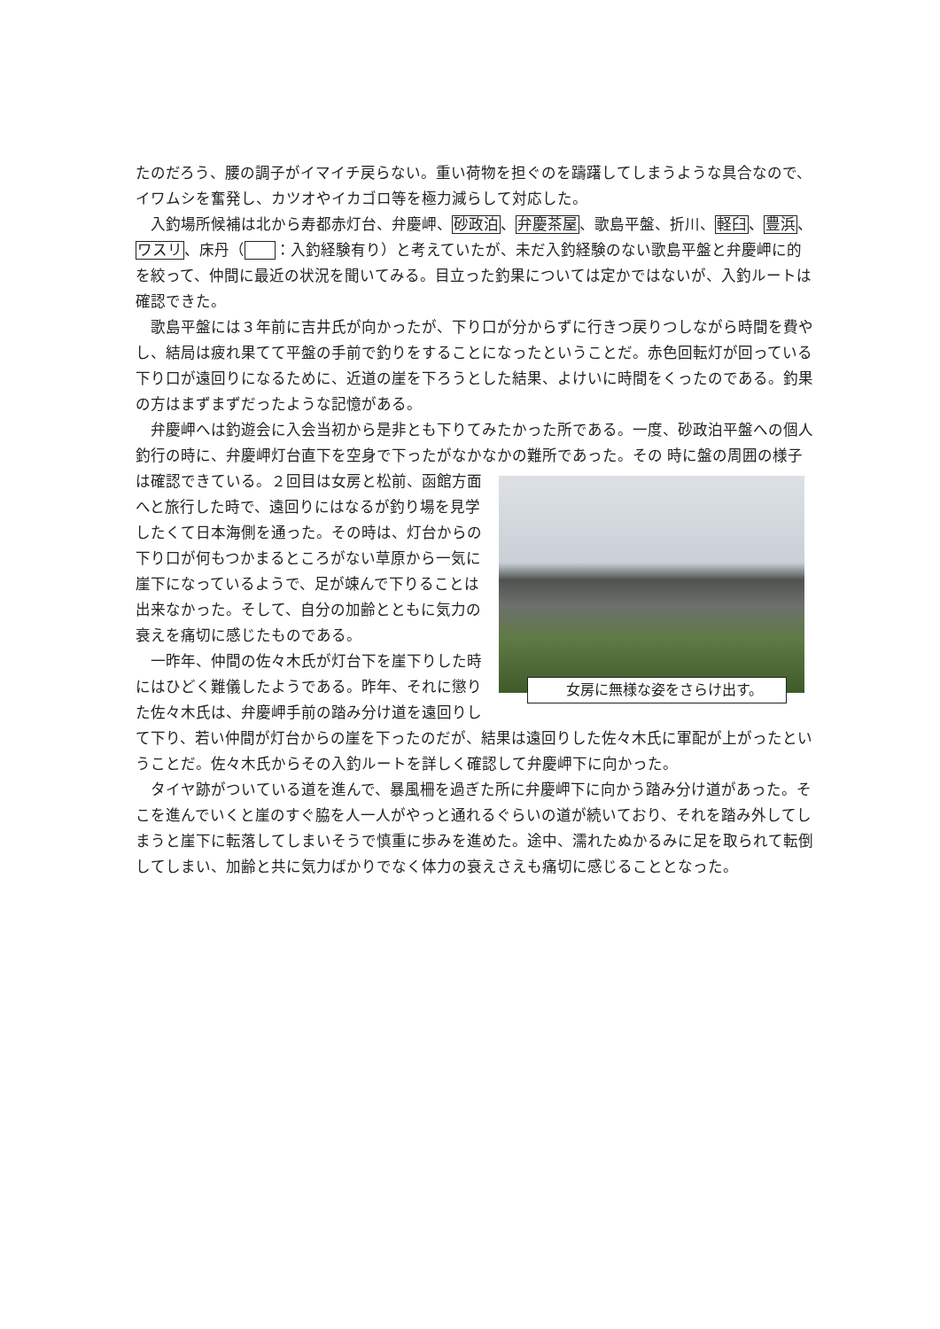たのだろう、腰の調子がイマイチ戻らない。重い荷物を担ぐのを躊躇してしまうような具合なので、イワムシを奮発し、カツオやイカゴロ等を極力減らして対応した。
入釣場所候補は北から寿都赤灯台、弁慶岬、砂政泊、弁慶茶屋、歌島平盤、折川、軽臼、豊浜、ワスリ、床丹（ ：入釣経験有り）と考えていたが、未だ入釣経験のない歌島平盤と弁慶岬に的を絞って、仲間に最近の状況を聞いてみる。目立った釣果については定かではないが、入釣ルートは確認できた。
歌島平盤には３年前に吉井氏が向かったが、下り口が分からずに行きつ戻りつしながら時間を費やし、結局は疲れ果てて平盤の手前で釣りをすることになったということだ。赤色回転灯が回っている下り口が遠回りになるために、近道の崖を下ろうとした結果、よけいに時間をくったのである。釣果の方はまずまずだったような記憶がある。
弁慶岬へは釣遊会に入会当初から是非とも下りてみたかった所である。一度、砂政泊平盤への個人釣行の時に、弁慶岬灯台直下を空身で下ったがなかなかの難所であった。その 女房に無様な姿をさらけ出す。 時に盤の周囲の様子は確認できている。２回目は女房と松前、函館方面へと旅行した時で、遠回りにはなるが釣り場を見学したくて日本海側を通った。その時は、灯台からの下り口が何もつかまるところがない草原から一気に崖下になっているようで、足が竦んで下りることは出来なかった。そして、自分の加齢とともに気力の衰えを痛切に感じたものである。
一昨年、仲間の佐々木氏が灯台下を崖下りした時にはひどく難儀したようである。昨年、それに懲りた佐々木氏は、弁慶岬手前の踏み分け道を遠回りして下り、若い仲間が灯台からの崖を下ったのだが、結果は遠回りした佐々木氏に軍配が上がったということだ。佐々木氏からその入釣ルートを詳しく確認して弁慶岬下に向かった。
タイヤ跡がついている道を進んで、暴風柵を過ぎた所に弁慶岬下に向かう踏み分け道があった。そこを進んでいくと崖のすぐ脇を人一人がやっと通れるぐらいの道が続いており、それを踏み外してしまうと崖下に転落してしまいそうで慎重に歩みを進めた。途中、濡れたぬかるみに足を取られて転倒してしまい、加齢と共に気力ばかりでなく体力の衰えさえも痛切に感じることとなった。